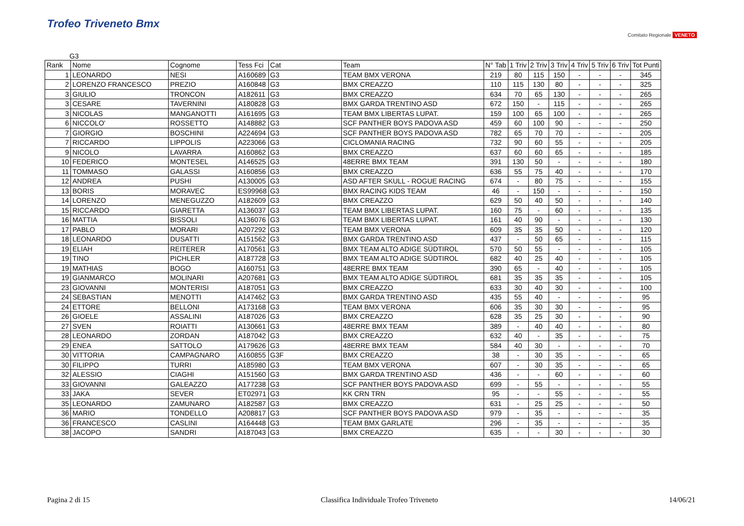Trofeo Triveneto Bmx
Comitato Regionale VENETO
G3
| Rank | Nome | Cognome | Tess Fci | Cat | Team | N° Tab | 1 Triv | 2 Triv | 3 Triv | 4 Triv | 5 Triv | 6 Triv | Tot Punti |
| --- | --- | --- | --- | --- | --- | --- | --- | --- | --- | --- | --- | --- | --- |
| 1 | LEONARDO | NESI | A160689 | G3 | TEAM BMX VERONA | 219 | 80 | 115 | 150 | - | - | - | 345 |
| 2 | LORENZO FRANCESCO | PREZIO | A160848 | G3 | BMX CREAZZO | 110 | 115 | 130 | 80 | - | - | - | 325 |
| 3 | GIULIO | TRONCON | A182611 | G3 | BMX CREAZZO | 634 | 70 | 65 | 130 | - | - | - | 265 |
| 3 | CESARE | TAVERNINI | A180828 | G3 | BMX GARDA TRENTINO ASD | 672 | 150 | - | 115 | - | - | - | 265 |
| 3 | NICOLAS | MANGANOTTI | A161695 | G3 | TEAM BMX LIBERTAS LUPAT. | 159 | 100 | 65 | 100 | - | - | - | 265 |
| 6 | NICCOLO' | ROSSETTO | A148882 | G3 | SCF PANTHER BOYS PADOVA ASD | 459 | 60 | 100 | 90 | - | - | - | 250 |
| 7 | GIORGIO | BOSCHINI | A224694 | G3 | SCF PANTHER BOYS PADOVA ASD | 782 | 65 | 70 | 70 | - | - | - | 205 |
| 7 | RICCARDO | LIPPOLIS | A223066 | G3 | CICLOMANIA RACING | 732 | 90 | 60 | 55 | - | - | - | 205 |
| 9 | NICOLO | LAVARRA | A160862 | G3 | BMX CREAZZO | 637 | 60 | 60 | 65 | - | - | - | 185 |
| 10 | FEDERICO | MONTESEL | A146525 | G3 | 48ERRE BMX TEAM | 391 | 130 | 50 | - | - | - | - | 180 |
| 11 | TOMMASO | GALASSI | A160856 | G3 | BMX CREAZZO | 636 | 55 | 75 | 40 | - | - | - | 170 |
| 12 | ANDREA | PUSHI | A130005 | G3 | ASD AFTER SKULL - ROGUE RACING | 674 | - | 80 | 75 | - | - | - | 155 |
| 13 | BORIS | MORAVEC | ES99968 | G3 | BMX RACING KIDS TEAM | 46 | - | 150 | - | - | - | - | 150 |
| 14 | LORENZO | MENEGUZZO | A182609 | G3 | BMX CREAZZO | 629 | 50 | 40 | 50 | - | - | - | 140 |
| 15 | RICCARDO | GIARETTA | A136037 | G3 | TEAM BMX LIBERTAS LUPAT. | 160 | 75 | - | 60 | - | - | - | 135 |
| 16 | MATTIA | BISSOLI | A136076 | G3 | TEAM BMX LIBERTAS LUPAT. | 161 | 40 | 90 | - | - | - | - | 130 |
| 17 | PABLO | MORARI | A207292 | G3 | TEAM BMX VERONA | 609 | 35 | 35 | 50 | - | - | - | 120 |
| 18 | LEONARDO | DUSATTI | A151562 | G3 | BMX GARDA TRENTINO ASD | 437 | - | 50 | 65 | - | - | - | 115 |
| 19 | ELIAH | REITERER | A170561 | G3 | BMX TEAM ALTO ADIGE SÜDTIROL | 570 | 50 | 55 | - | - | - | - | 105 |
| 19 | TINO | PICHLER | A187728 | G3 | BMX TEAM ALTO ADIGE SÜDTIROL | 682 | 40 | 25 | 40 | - | - | - | 105 |
| 19 | MATHIAS | BOGO | A160751 | G3 | 48ERRE BMX TEAM | 390 | 65 | - | 40 | - | - | - | 105 |
| 19 | GIANMARCO | MOLINARI | A207681 | G3 | BMX TEAM ALTO ADIGE SÜDTIROL | 681 | 35 | 35 | 35 | - | - | - | 105 |
| 23 | GIOVANNI | MONTERISI | A187051 | G3 | BMX CREAZZO | 633 | 30 | 40 | 30 | - | - | - | 100 |
| 24 | SEBASTIAN | MENOTTI | A147462 | G3 | BMX GARDA TRENTINO ASD | 435 | 55 | 40 | - | - | - | - | 95 |
| 24 | ETTORE | BELLONI | A173168 | G3 | TEAM BMX VERONA | 606 | 35 | 30 | 30 | - | - | - | 95 |
| 26 | GIOELE | ASSALINI | A187026 | G3 | BMX CREAZZO | 628 | 35 | 25 | 30 | - | - | - | 90 |
| 27 | SVEN | ROIATTI | A130661 | G3 | 48ERRE BMX TEAM | 389 | - | 40 | 40 | - | - | - | 80 |
| 28 | LEONARDO | ZORDAN | A187042 | G3 | BMX CREAZZO | 632 | 40 | - | 35 | - | - | - | 75 |
| 29 | ENEA | SATTOLO | A179626 | G3 | 48ERRE BMX TEAM | 584 | 40 | 30 | - | - | - | - | 70 |
| 30 | VITTORIA | CAMPAGNARO | A160855 | G3F | BMX CREAZZO | 38 | - | 30 | 35 | - | - | - | 65 |
| 30 | FILIPPO | TURRI | A185980 | G3 | TEAM BMX VERONA | 607 | - | 30 | 35 | - | - | - | 65 |
| 32 | ALESSIO | CIAGHI | A151560 | G3 | BMX GARDA TRENTINO ASD | 436 | - | - | 60 | - | - | - | 60 |
| 33 | GIOVANNI | GALEAZZO | A177238 | G3 | SCF PANTHER BOYS PADOVA ASD | 699 | - | 55 | - | - | - | - | 55 |
| 33 | JAKA | SEVER | ET02971 | G3 | KK CRN TRN | 95 | - | - | 55 | - | - | - | 55 |
| 35 | LEONARDO | ZAMUNARO | A182587 | G3 | BMX CREAZZO | 631 | - | 25 | 25 | - | - | - | 50 |
| 36 | MARIO | TONDELLO | A208817 | G3 | SCF PANTHER BOYS PADOVA ASD | 979 | - | 35 | - | - | - | - | 35 |
| 36 | FRANCESCO | CASLINI | A164448 | G3 | TEAM BMX GARLATE | 296 | - | 35 | - | - | - | - | 35 |
| 38 | JACOPO | SANDRI | A187043 | G3 | BMX CREAZZO | 635 | - | - | 30 | - | - | - | 30 |
Pagina 2 di 15 Classifica Individuale Trofeo Triveneto 14/06/21